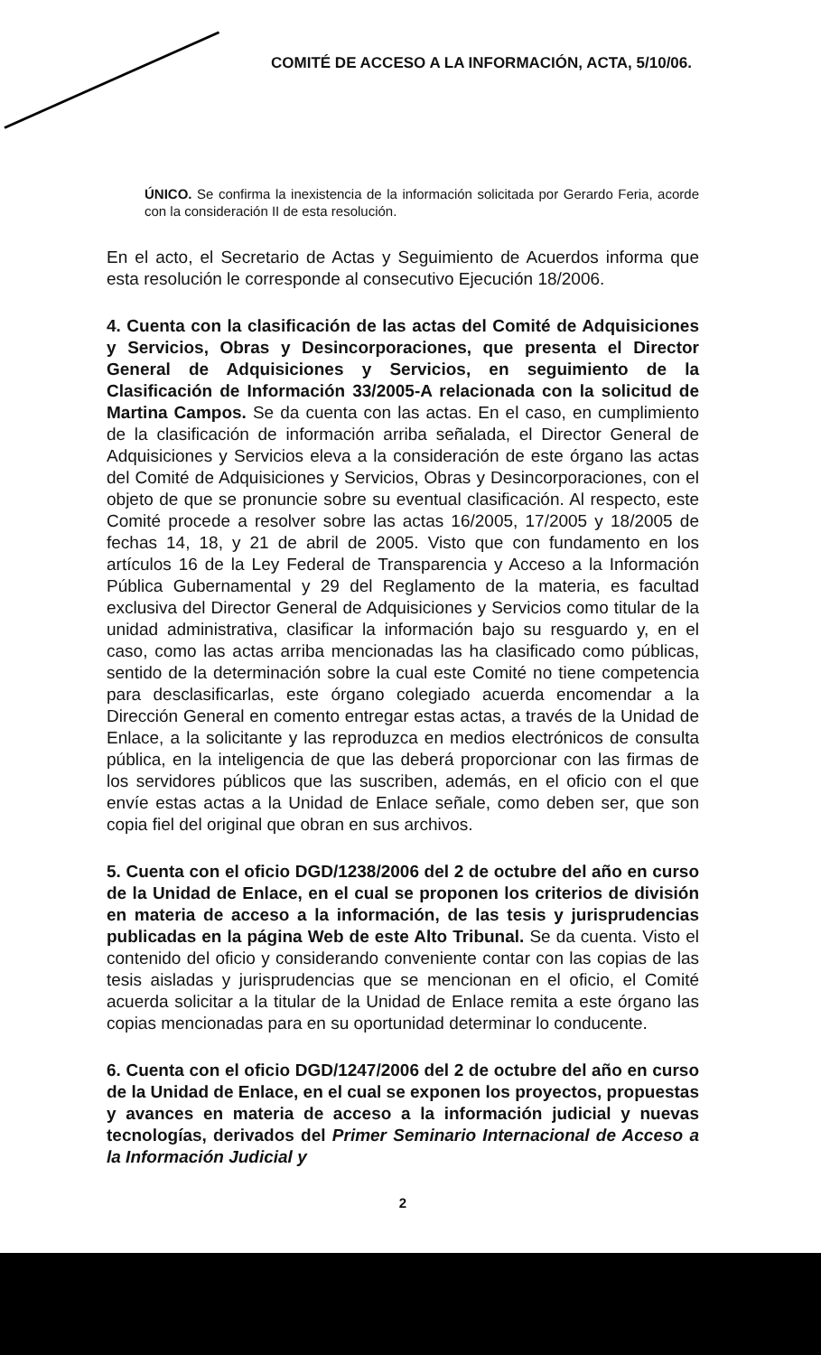COMITÉ DE ACCESO A LA INFORMACIÓN, ACTA, 5/10/06.
ÚNICO. Se confirma la inexistencia de la información solicitada por Gerardo Feria, acorde con la consideración II de esta resolución.
En el acto, el Secretario de Actas y Seguimiento de Acuerdos informa que esta resolución le corresponde al consecutivo Ejecución 18/2006.
4. Cuenta con la clasificación de las actas del Comité de Adquisiciones y Servicios, Obras y Desincorporaciones, que presenta el Director General de Adquisiciones y Servicios, en seguimiento de la Clasificación de Información 33/2005-A relacionada con la solicitud de Martina Campos. Se da cuenta con las actas. En el caso, en cumplimiento de la clasificación de información arriba señalada, el Director General de Adquisiciones y Servicios eleva a la consideración de este órgano las actas del Comité de Adquisiciones y Servicios, Obras y Desincorporaciones, con el objeto de que se pronuncie sobre su eventual clasificación. Al respecto, este Comité procede a resolver sobre las actas 16/2005, 17/2005 y 18/2005 de fechas 14, 18, y 21 de abril de 2005. Visto que con fundamento en los artículos 16 de la Ley Federal de Transparencia y Acceso a la Información Pública Gubernamental y 29 del Reglamento de la materia, es facultad exclusiva del Director General de Adquisiciones y Servicios como titular de la unidad administrativa, clasificar la información bajo su resguardo y, en el caso, como las actas arriba mencionadas las ha clasificado como públicas, sentido de la determinación sobre la cual este Comité no tiene competencia para desclasificarlas, este órgano colegiado acuerda encomendar a la Dirección General en comento entregar estas actas, a través de la Unidad de Enlace, a la solicitante y las reproduzca en medios electrónicos de consulta pública, en la inteligencia de que las deberá proporcionar con las firmas de los servidores públicos que las suscriben, además, en el oficio con el que envíe estas actas a la Unidad de Enlace señale, como deben ser, que son copia fiel del original que obran en sus archivos.
5. Cuenta con el oficio DGD/1238/2006 del 2 de octubre del año en curso de la Unidad de Enlace, en el cual se proponen los criterios de división en materia de acceso a la información, de las tesis y jurisprudencias publicadas en la página Web de este Alto Tribunal. Se da cuenta. Visto el contenido del oficio y considerando conveniente contar con las copias de las tesis aisladas y jurisprudencias que se mencionan en el oficio, el Comité acuerda solicitar a la titular de la Unidad de Enlace remita a este órgano las copias mencionadas para en su oportunidad determinar lo conducente.
6. Cuenta con el oficio DGD/1247/2006 del 2 de octubre del año en curso de la Unidad de Enlace, en el cual se exponen los proyectos, propuestas y avances en materia de acceso a la información judicial y nuevas tecnologías, derivados del Primer Seminario Internacional de Acceso a la Información Judicial y
2